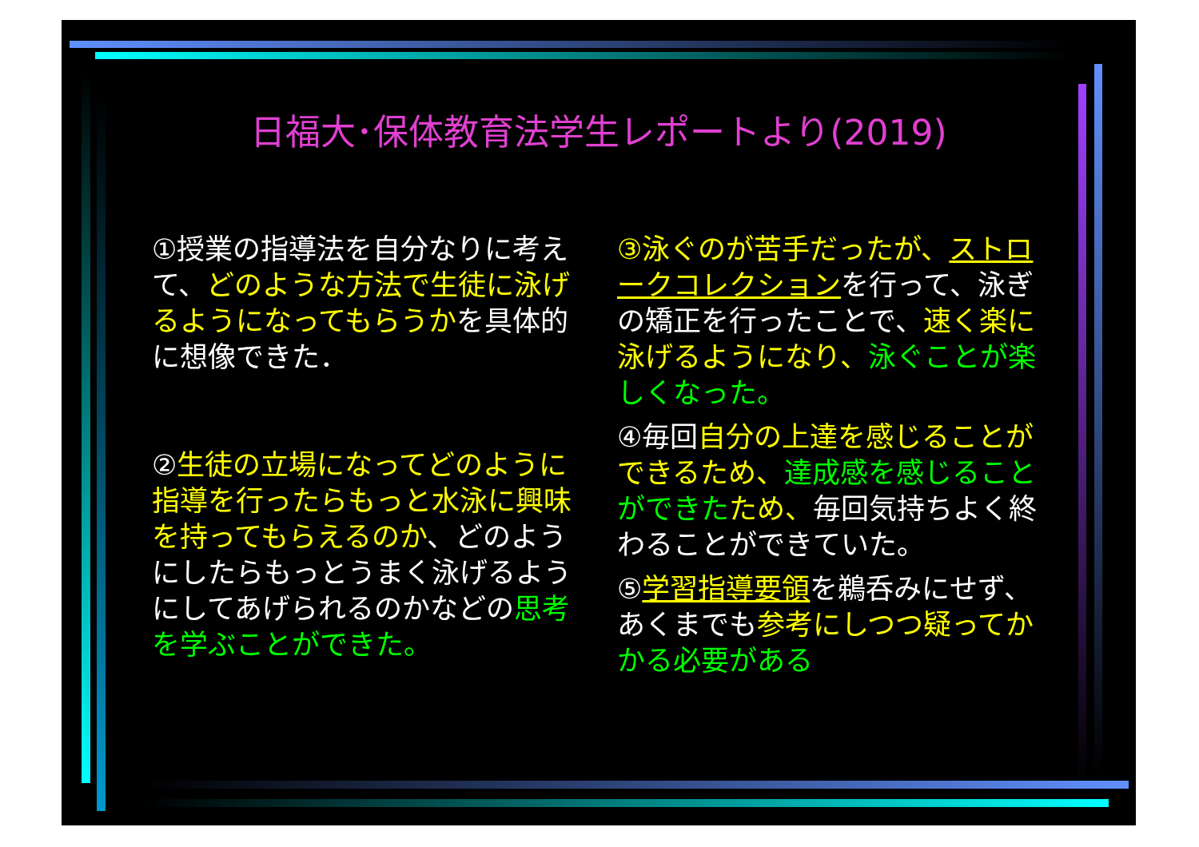日福大･保体教育法学生レポートより(2019)
①授業の指導法を自分なりに考えて、どのような方法で生徒に泳げるようになってもらうかを具体的に想像できた．
②生徒の立場になってどのように指導を行ったらもっと水泳に興味を持ってもらえるのか、どのようにしたらもっとうまく泳げるようにしてあげられるのかなどの思考を学ぶことができた。
③泳ぐのが苦手だったが、ストロークコレクションを行って、泳ぎの矯正を行ったことで、速く楽に泳げるようになり、泳ぐことが楽しくなった。
④毎回自分の上達を感じることができるため、達成感を感じることができた ため、毎回気持ちよく終わることができていた。
⑤学習指導要領を鵜呑みにせず、あくまでも参考にしつつ疑ってか かる必要がある